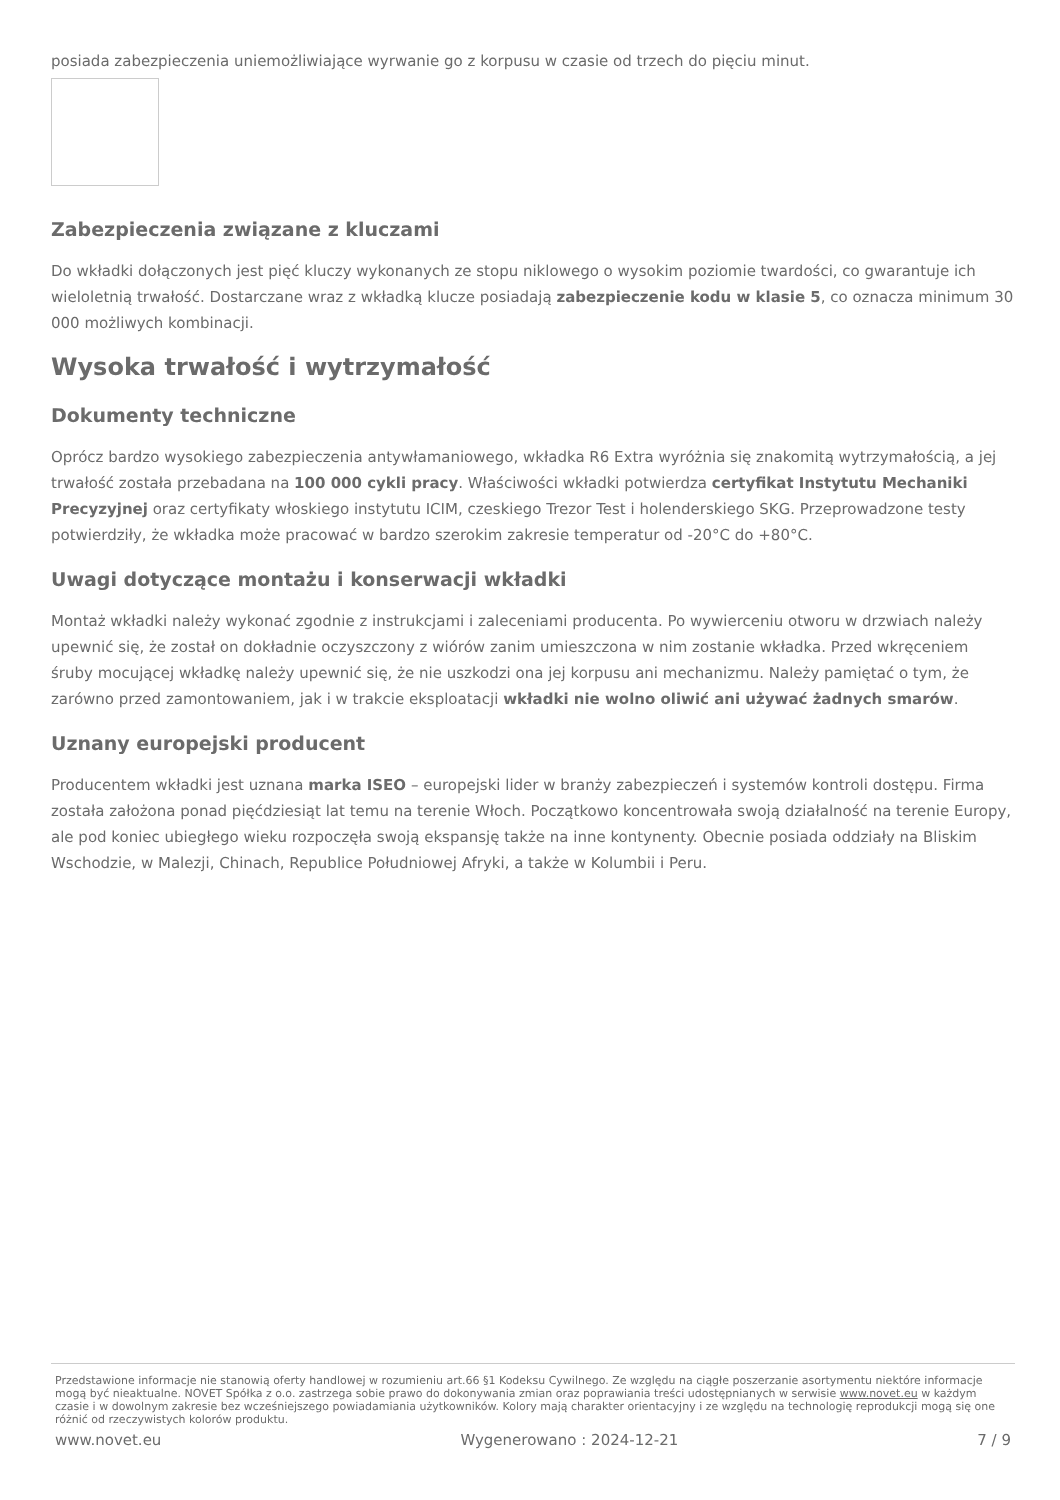posiada zabezpieczenia uniemożliwiające wyrwanie go z korpusu w czasie od trzech do pięciu minut.
Zabezpieczenia związane z kluczami
Do wkładki dołączonych jest pięć kluczy wykonanych ze stopu niklowego o wysokim poziomie twardości, co gwarantuje ich wieloletnią trwałość. Dostarczane wraz z wkładką klucze posiadają zabezpieczenie kodu w klasie 5, co oznacza minimum 30 000 możliwych kombinacji.
Wysoka trwałość i wytrzymałość
Dokumenty techniczne
Oprócz bardzo wysokiego zabezpieczenia antywłamaniowego, wkładka R6 Extra wyróżnia się znakomitą wytrzymałością, a jej trwałość została przebadana na 100 000 cykli pracy. Właściwości wkładki potwierdza certyfikat Instytutu Mechaniki Precyzyjnej oraz certyfikaty włoskiego instytutu ICIM, czeskiego Trezor Test i holenderskiego SKG. Przeprowadzone testy potwierdziły, że wkładka może pracować w bardzo szerokim zakresie temperatur od -20°C do +80°C.
Uwagi dotyczące montażu i konserwacji wkładki
Montaż wkładki należy wykonać zgodnie z instrukcjami i zaleceniami producenta. Po wywierceniu otworu w drzwiach należy upewnić się, że został on dokładnie oczyszczony z wiórów zanim umieszczona w nim zostanie wkładka. Przed wkręceniem śruby mocującej wkładkę należy upewnić się, że nie uszkodzi ona jej korpusu ani mechanizmu. Należy pamiętać o tym, że zarówno przed zamontowaniem, jak i w trakcie eksploatacji wkładki nie wolno oliwić ani używać żadnych smarów.
Uznany europejski producent
Producentem wkładki jest uznana marka ISEO – europejski lider w branży zabezpieczeń i systemów kontroli dostępu. Firma została założona ponad pięćdziesiąt lat temu na terenie Włoch. Początkowo koncentrowała swoją działalność na terenie Europy, ale pod koniec ubiegłego wieku rozpoczęła swoją ekspansję także na inne kontynenty. Obecnie posiada oddziały na Bliskim Wschodzie, w Malezji, Chinach, Republice Południowej Afryki, a także w Kolumbii i Peru.
Przedstawione informacje nie stanowią oferty handlowej w rozumieniu art.66 §1 Kodeksu Cywilnego. Ze względu na ciągłe poszerzanie asortymentu niektóre informacje mogą być nieaktualne. NOVET Spółka z o.o. zastrzega sobie prawo do dokonywania zmian oraz poprawiania treści udostępnianych w serwisie www.novet.eu w każdym czasie i w dowolnym zakresie bez wcześniejszego powiadamiania użytkowników. Kolory mają charakter orientacyjny i ze względu na technologię reprodukcji mogą się one różnić od rzeczywistych kolorów produktu.
www.novet.eu Wygenerowano : 2024-12-21 7 / 9